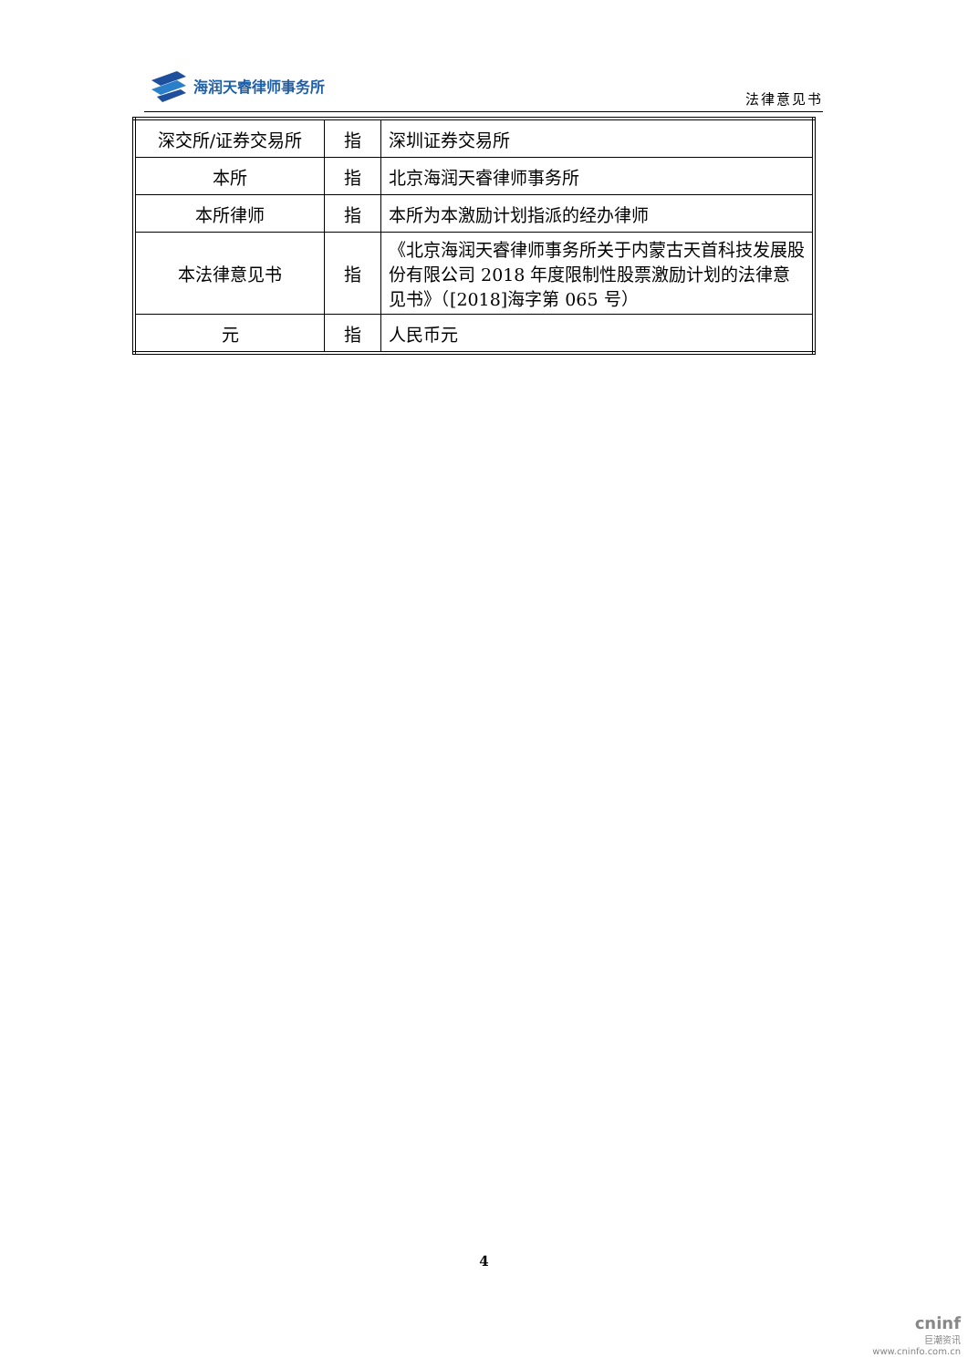海润天睿律师事务所
法律意见书
| 深交所/证券交易所 | 指 | 深圳证券交易所 |
| 本所 | 指 | 北京海润天睿律师事务所 |
| 本所律师 | 指 | 本所为本激励计划指派的经办律师 |
| 本法律意见书 | 指 | 《北京海润天睿律师事务所关于内蒙古天首科技发展股份有限公司 2018 年度限制性股票激励计划的法律意见书》（[2018]海字第 065 号） |
| 元 | 指 | 人民币元 |
4
cninf
巨潮资讯
www.cninfo.com.cn